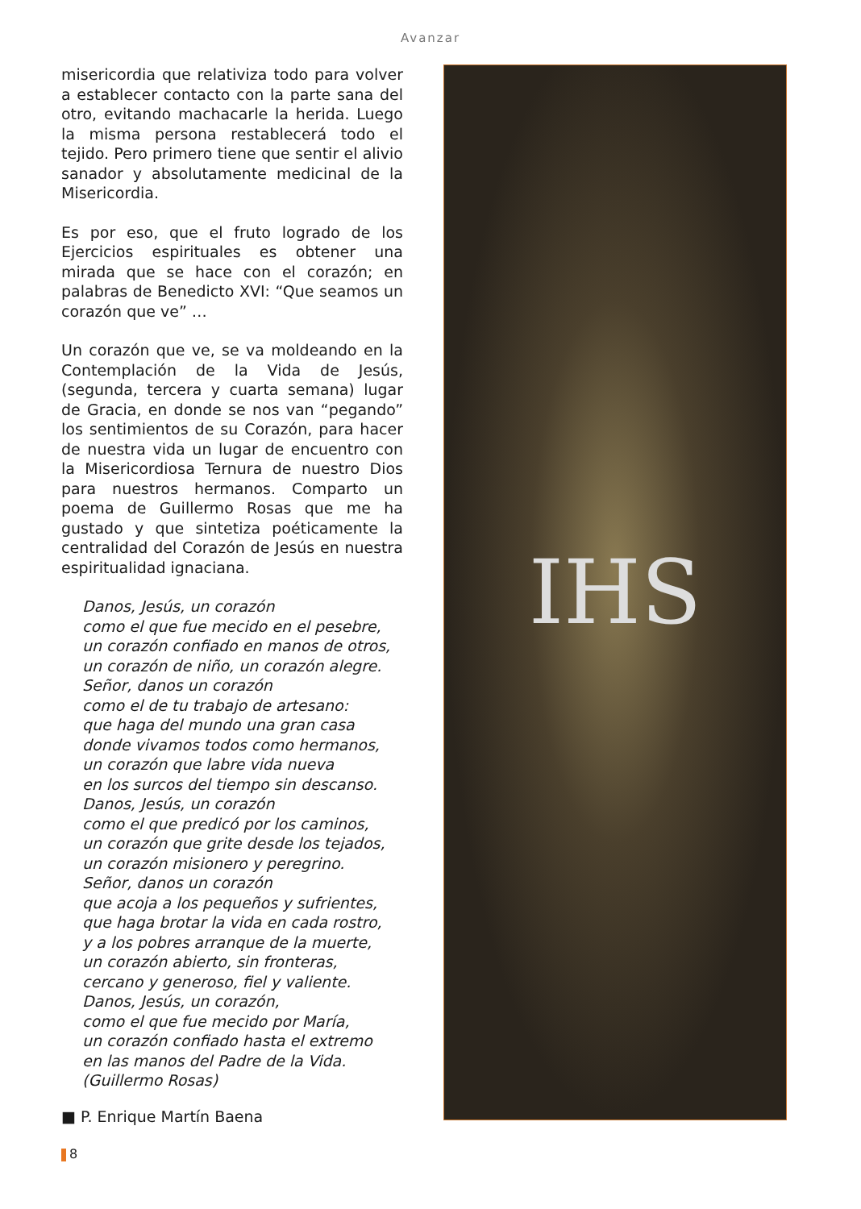Avanzar
misericordia que relativiza todo para volver a establecer contacto con la parte sana del otro, evitando machacarle la herida. Luego la misma persona restablecerá todo el tejido. Pero primero tiene que sentir el alivio sanador y absolutamente medicinal de la Misericordia.
Es por eso, que el fruto logrado de los Ejercicios espirituales es obtener una mirada que se hace con el corazón; en palabras de Benedicto XVI: “Que seamos un corazón que ve” …
Un corazón que ve, se va moldeando en la Contemplación de la Vida de Jesús, (segunda, tercera y cuarta semana) lugar de Gracia, en donde se nos van “pegando” los sentimientos de su Corazón, para hacer de nuestra vida un lugar de encuentro con la Misericordiosa Ternura de nuestro Dios para nuestros hermanos. Comparto un poema de Guillermo Rosas que me ha gustado y que sintetiza poéticamente la centralidad del Corazón de Jesús en nuestra espiritualidad ignaciana.
Danos, Jesús, un corazón
como el que fue mecido en el pesebre,
un corazón confiado en manos de otros,
un corazón de niño, un corazón alegre.
Señor, danos un corazón
como el de tu trabajo de artesano:
que haga del mundo una gran casa
donde vivamos todos como hermanos,
un corazón que labre vida nueva
en los surcos del tiempo sin descanso.
Danos, Jesús, un corazón
como el que predicó por los caminos,
un corazón que grite desde los tejados,
un corazón misionero y peregrino.
Señor, danos un corazón
que acoja a los pequeños y sufrientes,
que haga brotar la vida en cada rostro,
y a los pobres arranque de la muerte,
un corazón abierto, sin fronteras,
cercano y generoso, fiel y valiente.
Danos, Jesús, un corazón,
como el que fue mecido por María,
un corazón confiado hasta el extremo
en las manos del Padre de la Vida.
(Guillermo Rosas)
■ P. Enrique Martín Baena
IHS
8